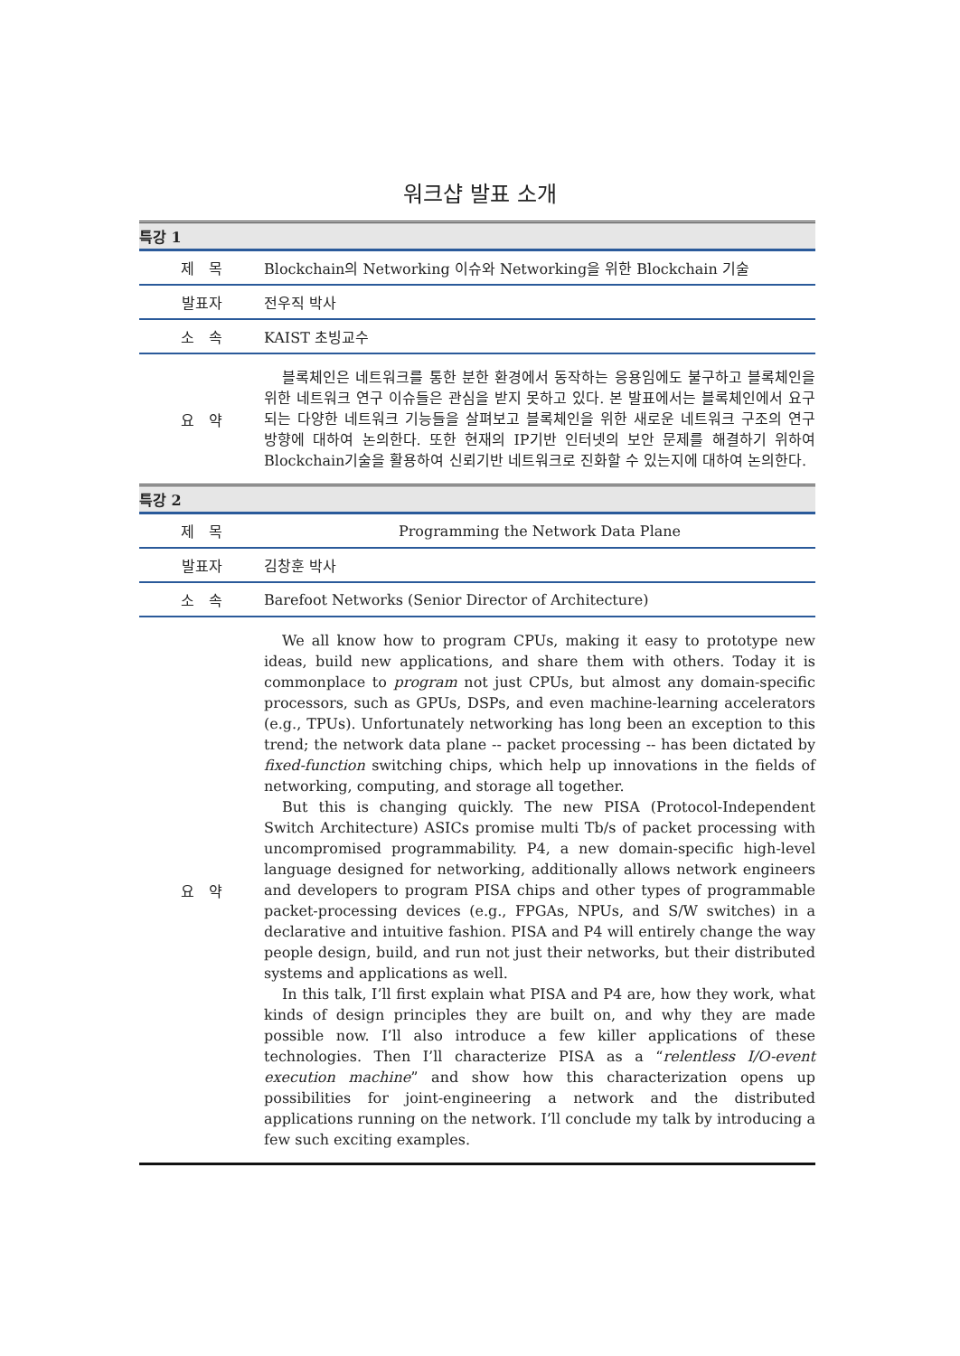워크샵 발표 소개
| 특강 1 | |
| 제 목 | Blockchain의 Networking 이슈와 Networking을 위한 Blockchain 기술 |
| 발표자 | 전우직 박사 |
| 소 속 | KAIST 초빙교수 |
| 요 약 | 블록체인은 네트워크를 통한 분한 환경에서 동작하는 응용임에도 불구하고 블록체인을 위한 네트워크 연구 이슈들은 관심을 받지 못하고 있다. 본 발표에서는 블록체인에서 요구되는 다양한 네트워크 기능들을 살펴보고 블록체인을 위한 새로운 네트워크 구조의 연구 방향에 대하여 논의한다. 또한 현재의 IP기반 인터넷의 보안 문제를 해결하기 위하여 Blockchain기술을 활용하여 신뢰기반 네트워크로 진화할 수 있는지에 대하여 논의한다. |
| 특강 2 | |
| 제 목 | Programming the Network Data Plane |
| 발표자 | 김창훈 박사 |
| 소 속 | Barefoot Networks (Senior Director of Architecture) |
| 요 약 | We all know how to program CPUs, making it easy to prototype new ideas, build new applications, and share them with others. Today it is commonplace to program not just CPUs, but almost any domain-specific processors, such as GPUs, DSPs, and even machine-learning accelerators (e.g., TPUs). Unfortunately networking has long been an exception to this trend; the network data plane -- packet processing -- has been dictated by fixed-function switching chips, which help up innovations in the fields of networking, computing, and storage all together. But this is changing quickly. The new PISA (Protocol-Independent Switch Architecture) ASICs promise multi Tb/s of packet processing with uncompromised programmability. P4, a new domain-specific high-level language designed for networking, additionally allows network engineers and developers to program PISA chips and other types of programmable packet-processing devices (e.g., FPGAs, NPUs, and S/W switches) in a declarative and intuitive fashion. PISA and P4 will entirely change the way people design, build, and run not just their networks, but their distributed systems and applications as well. In this talk, I’ll first explain what PISA and P4 are, how they work, what kinds of design principles they are built on, and why they are made possible now. I’ll also introduce a few killer applications of these technologies. Then I’ll characterize PISA as a “ relentless I/O-event execution machine ” and show how this characterization opens up possibilities for joint-engineering a network and the distributed applications running on the network. I’ll conclude my talk by introducing a few such exciting examples. |